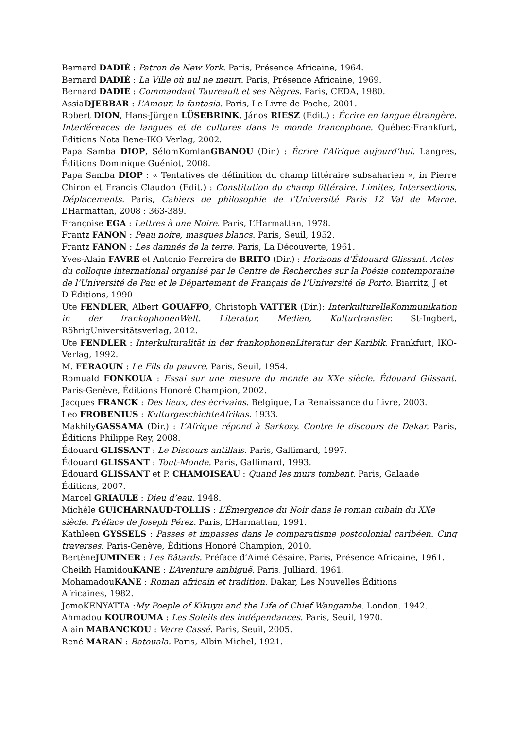Bernard DADIÉ : Patron de New York. Paris, Présence Africaine, 1964.
Bernard DADIÉ : La Ville où nul ne meurt. Paris, Présence Africaine, 1969.
Bernard DADIÉ : Commandant Taureault et ses Nègres. Paris, CEDA, 1980.
AssiaDJEBBAR : L’Amour, la fantasia. Paris, Le Livre de Poche, 2001.
Robert DION, Hans-Jürgen LÜSEBRINK, János RIESZ (Edit.) : Écrire en langue étrangère. Interférences de langues et de cultures dans le monde francophone. Québec-Frankfurt, Éditions Nota Bene-IKO Verlag, 2002.
Papa Samba DIOP, SélomKomlanGBANOU (Dir.) : Écrire l’Afrique aujourd’hui. Langres, Éditions Dominique Guéniot, 2008.
Papa Samba DIOP : « Tentatives de définition du champ littéraire subsaharien », in Pierre Chiron et Francis Claudon (Edit.) : Constitution du champ littéraire. Limites, Intersections, Déplacements. Paris, Cahiers de philosophie de l’Université Paris 12 Val de Marne. L’Harmattan, 2008 : 363-389.
Françoise EGA : Lettres à une Noire. Paris, L’Harmattan, 1978.
Frantz FANON : Peau noire, masques blancs. Paris, Seuil, 1952.
Frantz FANON : Les damnés de la terre. Paris, La Découverte, 1961.
Yves-Alain FAVRE et Antonio Ferreira de BRITO (Dir.) : Horizons d’Édouard Glissant. Actes du colloque international organisé par le Centre de Recherches sur la Poésie contemporaine de l’Université de Pau et le Département de Français de l’Université de Porto. Biarritz, J et D Éditions, 1990
Ute FENDLER, Albert GOUAFFO, Christoph VATTER (Dir.): InterkulturelleKommunikation in der frankophonenWelt. Literatur, Medien, Kulturtransfer. St-Ingbert, RöhrigUniversitätsverlag, 2012.
Ute FENDLER : Interkulturalität in der frankophonenLiteratur der Karibik. Frankfurt, IKO-Verlag, 1992.
M. FERAOUN : Le Fils du pauvre. Paris, Seuil, 1954.
Romuald FONKOUA : Essai sur une mesure du monde au XXe siècle. Édouard Glissant. Paris-Genève, Éditions Honoré Champion, 2002.
Jacques FRANCK : Des lieux, des écrivains. Belgique, La Renaissance du Livre, 2003.
Leo FROBENIUS : KulturgeschichteAfrikas. 1933.
MakhilyGASSAMA (Dir.) : L’Afrique répond à Sarkozy. Contre le discours de Dakar. Paris, Éditions Philippe Rey, 2008.
Édouard GLISSANT : Le Discours antillais. Paris, Gallimard, 1997.
Édouard GLISSANT : Tout-Monde. Paris, Gallimard, 1993.
Édouard GLISSANT et P. CHAMOISEAU : Quand les murs tombent. Paris, Galaade
Éditions, 2007.
Marcel GRIAULE : Dieu d’eau. 1948.
Michèle GUICHARNAUD-TOLLIS : L’Émergence du Noir dans le roman cubain du XXe
siècle. Préface de Joseph Pérez. Paris, L’Harmattan, 1991.
Kathleen GYSSELS : Passes et impasses dans le comparatisme postcolonial caribéen. Cinq traverses. Paris-Genève, Éditions Honoré Champion, 2010.
BertèneJUMINER : Les Bâtards. Préface d’Aimé Césaire. Paris, Présence Africaine, 1961.
Cheikh HamidouKANE : L’Aventure ambiguë. Paris, Julliard, 1961.
MohamadouKANE : Roman africain et tradition. Dakar, Les Nouvelles Éditions
Africaines, 1982.
JomoKENYATTA :My Poeple of Kikuyu and the Life of Chief Wangambe. London. 1942.
Ahmadou KOUROUMA : Les Soleils des indépendances. Paris, Seuil, 1970.
Alain MABANCKOU : Verre Cassé. Paris, Seuil, 2005.
René MARAN : Batouala. Paris, Albin Michel, 1921.